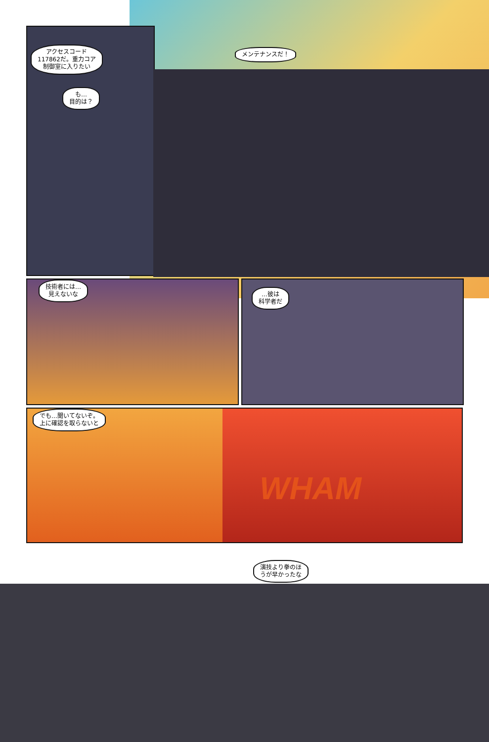アクセスコード
117862だ。重力コア
制御室に入りたい
も…
目的は？
メンテナンスだ！
技術者には…
見えないな
…彼は
科学者だ
でも…聞いてないぞ。
上に確認を取らないと
WHAM
演技より拳のほ
うが早かったな